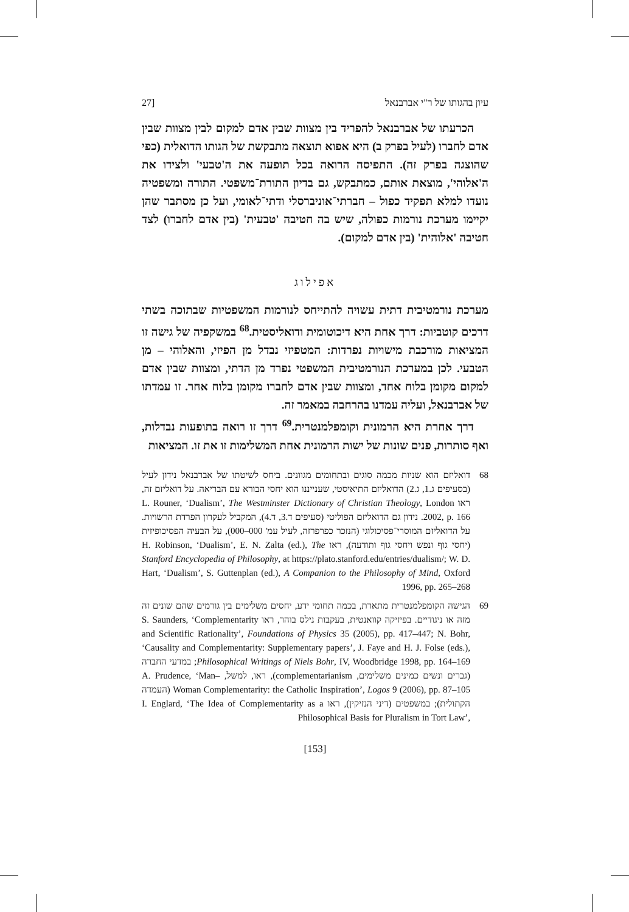עיון בהגותו של ר"י אברבנאל [27
הכרעתו של אברבנאל להפריד בין מצוות שבין אדם למקום לבין מצוות שבין אדם לחברו (לעיל בפרק ב) היא אפוא תוצאה מתבקשת של הגותו הדואלית (כפי שהוצגה בפרק זה). התפיסה הרואה בכל תופעה את ה'טבעי' ולצידו את ה'אלוהי', מוצאת אותם, כמתבקש, גם בדיון התורת־משפטי. התורה ומשפטיה נועדו למלא תפקיד כפול – חברתי־אוניברסלי ודתי־לאומי, ועל כן מסתבר שהן יקיימו מערכת נורמות כפולה, שיש בה חטיבה 'טבעית' (בין אדם לחברו) לצד חטיבה 'אלוהית' (בין אדם למקום).
אפילוג
מערכת נורמטיבית דתית עשויה להתייחס לנורמות המשפטיות שבתוכה בשתי דרכים קוטביות: דרך אחת היא דיכוטומית ודואליסטית.<sup>68</sup> במשקפיה של גישה זו המציאות מורכבת מישויות נפרדות: המטפיזי נבדל מן הפיזי, והאלוהי – מן הטבעי. לכן במערכת הנורמטיבית המשפטי נפרד מן הדתי, ומצוות שבין אדם למקום מקומן בלוח אחד, ומצוות שבין אדם לחברו מקומן בלוח אחר. זו עמדתו של אברבנאל, ועליה עמדנו בהרחבה במאמר זה.
דרך אחרת היא הרמונית וקומפלמנטרית.<sup>69</sup> דרך זו רואה בתופעות נבדלות, ואף סותרות, פנים שונות של ישות הרמונית אחת המשלימות זו את זו. המציאות
68 דואליזם הוא שניות מכמה סוגים ובתחומים מגוונים. ביחס לשיטתו של אברבנאל נידון לעיל (בסעיפים ג.1, ג.2) הדואליזם התיאיסטי, שענייננו הוא יחסי הבורא עם הבריאה. על דואליזם זה, ראו L. Rouner, ‘Dualism’, The Westminster Dictionary of Christian Theology, London 2002, p. 166. נידון גם הדואליזם הפוליטי (סעיפים ד.3, ד.4), המקביל לעקרון הפרדת הרשויות. על הדואליזם המוסרי־פסיכולוגי (הנזכר כפרפרזה, לעיל עמ' 000–000), על הבעיה הפסיכופיזית (יחסי גוף ונפש ויחסי גוף ותודעה), ראו H. Robinson, ‘Dualism’, E. N. Zalta (ed.), The Stanford Encyclopedia of Philosophy, at https://plato.stanford.edu/entries/dualism/; W. D. Hart, ‘Dualism’, S. Guttenplan (ed.), A Companion to the Philosophy of Mind, Oxford 1996, pp. 265–268
69 הגישה הקומפלמנטרית מתארת, בכמה תחומי ידע, יחסים משלימים בין גורמים שהם שונים זה מזה או ניגודיים. בפיזיקה קוואנטית, בעקבות נילס בוהר, ראו S. Saunders, ‘Complementarity and Scientific Rationality’, Foundations of Physics 35 (2005), pp. 417–447; N. Bohr, ‘Causality and Complementarity: Supplementary papers’, J. Faye and H. J. Folse (eds.), Philosophical Writings of Niels Bohr, IV, Woodbridge 1998, pp. 164–169; במדעי החברה (גברים ונשים כמינים משלימים, complementarianism), ראו, למשל, A. Prudence, ‘Man–Woman Complementarity: the Catholic Inspiration’, Logos 9 (2006), pp. 87–105 (העמדה הקתולית); במשפטים (דיני הנזיקין), ראו I. Englard, ‘The Idea of Complementarity as a Philosophical Basis for Pluralism in Tort Law’,
[153]